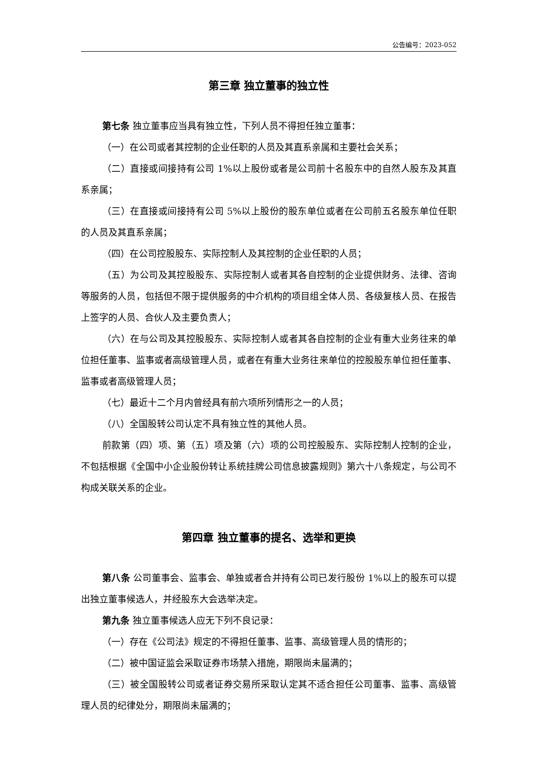公告编号：2023-052
第三章 独立董事的独立性
第七条 独立董事应当具有独立性，下列人员不得担任独立董事：
（一）在公司或者其控制的企业任职的人员及其直系亲属和主要社会关系；
（二）直接或间接持有公司 1%以上股份或者是公司前十名股东中的自然人股东及其直系亲属；
（三）在直接或间接持有公司 5%以上股份的股东单位或者在公司前五名股东单位任职的人员及其直系亲属；
（四）在公司控股股东、实际控制人及其控制的企业任职的人员；
（五）为公司及其控股股东、实际控制人或者其各自控制的企业提供财务、法律、咨询等服务的人员，包括但不限于提供服务的中介机构的项目组全体人员、各级复核人员、在报告上签字的人员、合伙人及主要负责人；
（六）在与公司及其控股股东、实际控制人或者其各自控制的企业有重大业务往来的单位担任董事、监事或者高级管理人员，或者在有重大业务往来单位的控股股东单位担任董事、监事或者高级管理人员；
（七）最近十二个月内曾经具有前六项所列情形之一的人员；
（八）全国股转公司认定不具有独立性的其他人员。
前款第（四）项、第（五）项及第（六）项的公司控股股东、实际控制人控制的企业，不包括根据《全国中小企业股份转让系统挂牌公司信息披露规则》第六十八条规定，与公司不构成关联关系的企业。
第四章 独立董事的提名、选举和更换
第八条 公司董事会、监事会、单独或者合并持有公司已发行股份 1%以上的股东可以提出独立董事候选人，并经股东大会选举决定。
第九条 独立董事候选人应无下列不良记录：
（一）存在《公司法》规定的不得担任董事、监事、高级管理人员的情形的；
（二）被中国证监会采取证券市场禁入措施，期限尚未届满的；
（三）被全国股转公司或者证券交易所采取认定其不适合担任公司董事、监事、高级管理人员的纪律处分，期限尚未届满的；